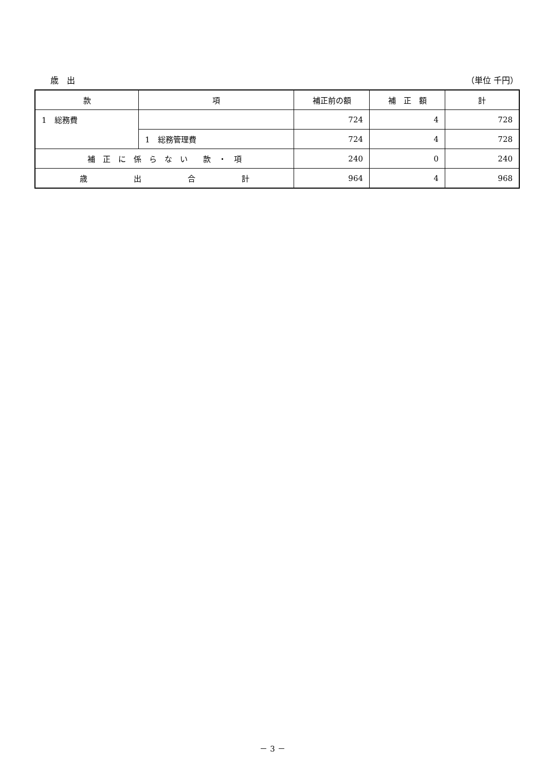歳　出 （単位 千円）
| 款 | 項 | 補正前の額 | 補 正 額 | 計 |
| --- | --- | --- | --- | --- |
| 1 総務費 | | 724 | 4 | 728 |
| | 1 総務管理費 | 724 | 4 | 728 |
| 補 正 に 係 ら な い 款 ・ 項 | | 240 | 0 | 240 |
| 歳 出 合 計 | | 964 | 4 | 968 |
－ 3 －